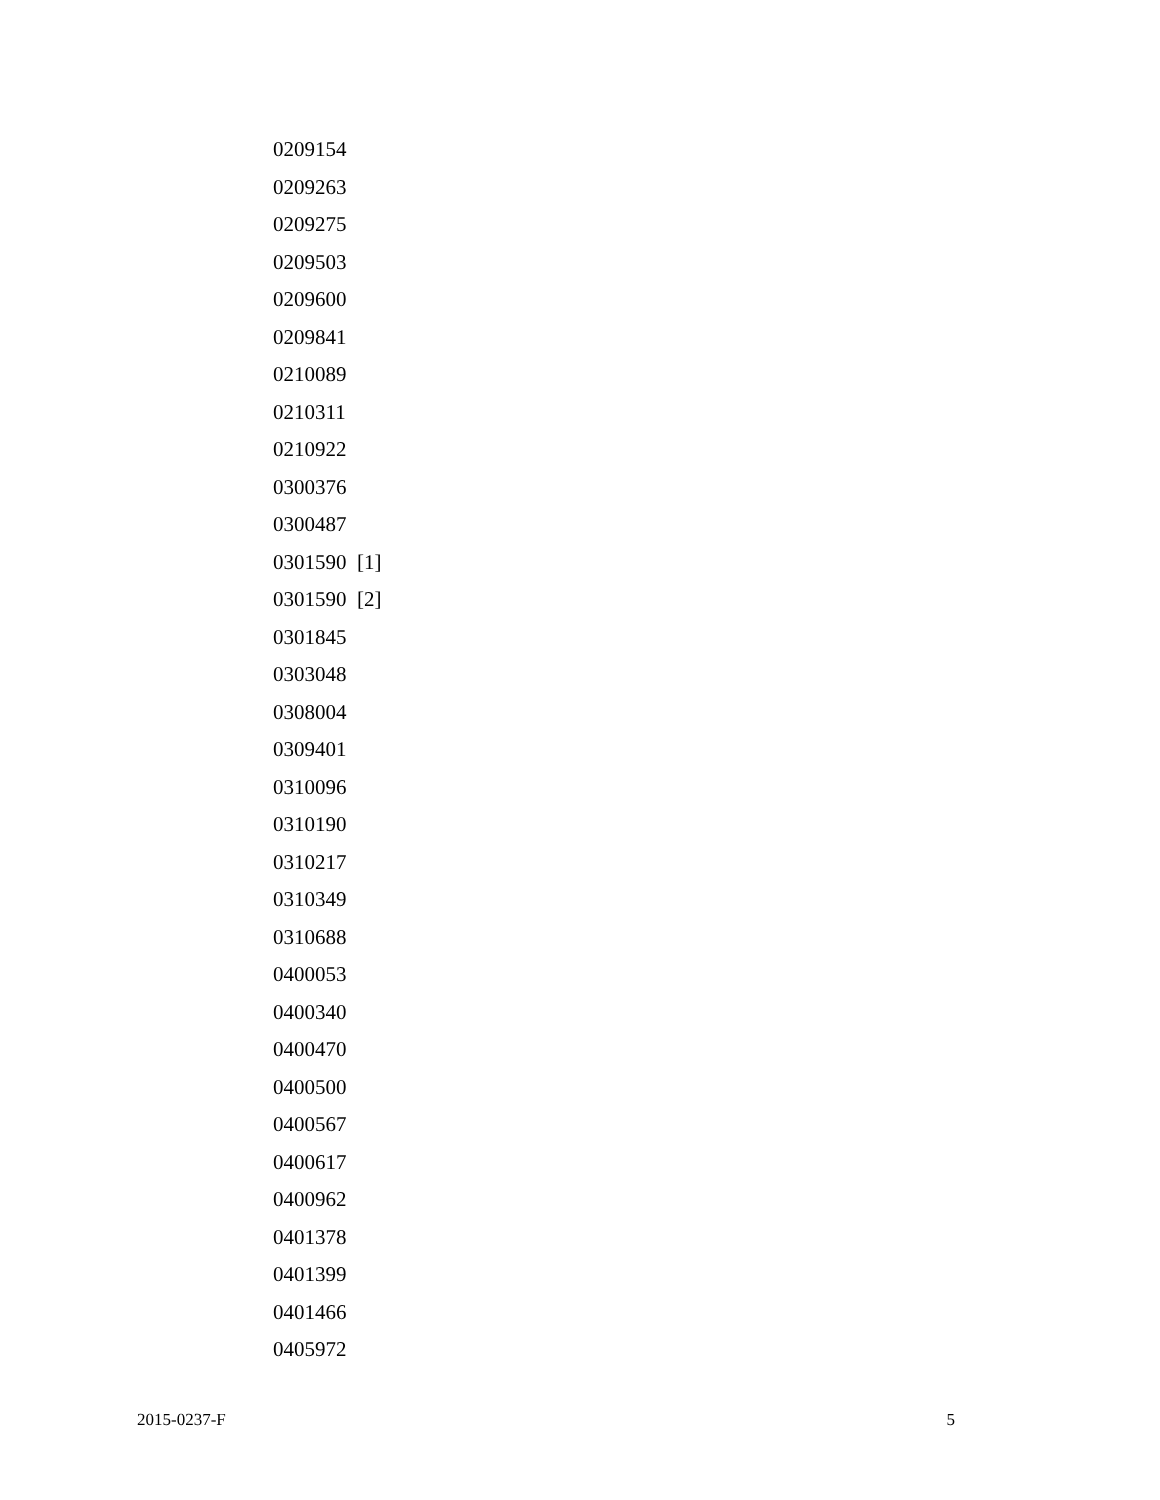0209154
0209263
0209275
0209503
0209600
0209841
0210089
0210311
0210922
0300376
0300487
0301590 [1]
0301590 [2]
0301845
0303048
0308004
0309401
0310096
0310190
0310217
0310349
0310688
0400053
0400340
0400470
0400500
0400567
0400617
0400962
0401378
0401399
0401466
0405972
2015-0237-F 5